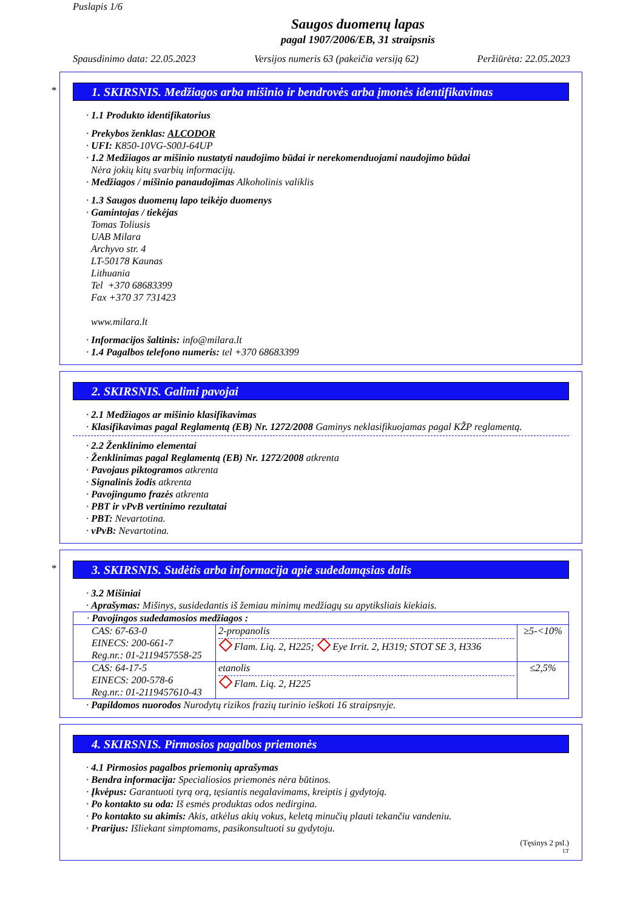Puslapis 1/6
Saugos duomenų lapas
pagal 1907/2006/EB, 31 straipsnis
Spausdinimo data: 22.05.2023 Versijos numeris 63 (pakeičia versiją 62) Peržiūrėta: 22.05.2023
*
1. SKIRSNIS. Medžiagos arba mišinio ir bendrovės arba įmonės identifikavimas
· 1.1 Produkto identifikatorius
· Prekybos ženklas: ALCODOR
· UFI: K850-10VG-S00J-64UP
· 1.2 Medžiagos ar mišinio nustatyti naudojimo būdai ir nerekomenduojami naudojimo būdai
Nėra jokių kitų svarbių informacijų.
· Medžiagos / mišinio panaudojimas Alkoholinis valiklis
· 1.3 Saugos duomenų lapo teikėjo duomenys
· Gamintojas / tiekėjas
Tomas Toliusis
UAB Milara
Archyvo str. 4
LT-50178 Kaunas
Lithuania
Tel +370 68683399
Fax +370 37 731423
www.milara.lt
· Informacijos šaltinis: info@milara.lt
· 1.4 Pagalbos telefono numeris: tel +370 68683399
2. SKIRSNIS. Galimi pavojai
· 2.1 Medžiagos ar mišinio klasifikavimas
· Klasifikavimas pagal Reglamentą (EB) Nr. 1272/2008 Gaminys neklasifikuojamas pagal KŽP reglamentą.
· 2.2 Ženklinimo elementai
· Ženklinimas pagal Reglamentą (EB) Nr. 1272/2008 atkrenta
· Pavojaus piktogramos atkrenta
· Signalinis žodis atkrenta
· Pavojingumo frazės atkrenta
· PBT ir vPvB vertinimo rezultatai
· PBT: Nevartotina.
· vPvB: Nevartotina.
*
3. SKIRSNIS. Sudėtis arba informacija apie sudedamąsias dalis
· 3.2 Mišiniai
· Aprašymas: Mišinys, susidedantis iš žemiau minimų medžiagų su apytiksliais kiekiais.
| · Pavojingos sudedamosios medžiagos : | | |
| CAS: 67-63-0 EINECS: 200-661-7 Reg.nr.: 01-2119457558-25 | 2-propanolis Flam. Liq. 2, H225; Eye Irrit. 2, H319; STOT SE 3, H336 | ≥5-<10% |
| CAS: 64-17-5 EINECS: 200-578-6 Reg.nr.: 01-2119457610-43 | etanolis Flam. Liq. 2, H225 | ≤2,5% |
· Papildomos nuorodos Nurodytų rizikos frazių turinio ieškoti 16 straipsnyje.
4. SKIRSNIS. Pirmosios pagalbos priemonės
· 4.1 Pirmosios pagalbos priemonių aprašymas
· Bendra informacija: Specialiosios priemonės nėra būtinos.
· Įkvėpus: Garantuoti tyrą orą, tęsiantis negalavimams, kreiptis į gydytoją.
· Po kontakto su oda: Iš esmės produktas odos nedirgina.
· Po kontakto su akimis: Akis, atkėlus akių vokus, keletą minučių plauti tekančiu vandeniu.
· Prarijus: Išliekant simptomams, pasikonsultuoti su gydytoju.
(Tęsinys 2 psl.)
LT